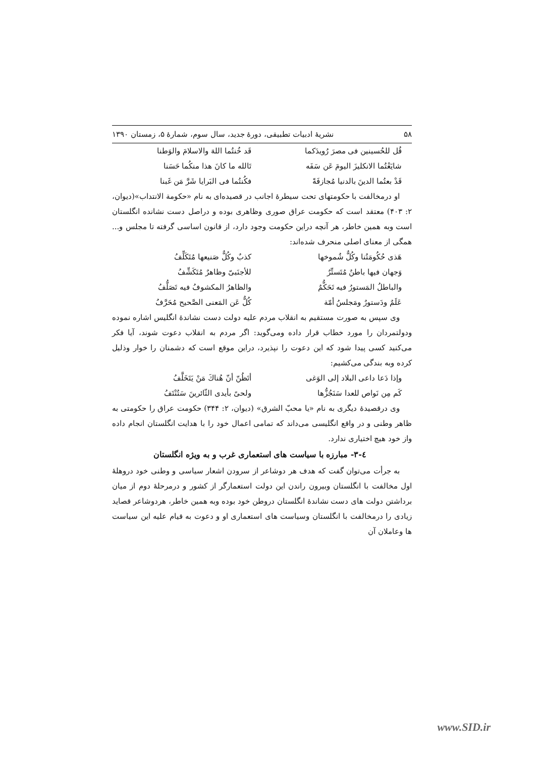۵۸ نشریهٔ ادبیات تطبیقی، دورهٔ جدید، سال سوم، شمارهٔ ۵، زمستان ۱۳۹۰
قُل للحُسينين فى مصرَ رُويدَكما قَد خُنتُما اللهَ والاسلامَ والوَطنا
شايَعْتُما الانكليزَ اليومَ عَن سَفَه تَالله ما كانَ هذا منكُما حَسَنا
قَدْ بعتُما الدينَ بالدنيا مُجازفَةً فكُنتُما فى البَرايا شَرَّ مَن غَبنا
او درمخالفت با حکومتهای تحت سیطرهٔ اجانب در قصیده‌ای به نام «حکومة الانتداب»(دیوان، ۲: ۴۰۳) معتقد است که حکومت عراق صوری وظاهری بوده و دراصل دست نشانده انگلستان است وبه همین خاطر، هر آنچه دراین حکومت وجود دارد، از قانون اساسی گرفته تا مجلس و... همگی از معنای اصلی منحرف شده‌اند:
هَذى حُكُومَتُنا وكُلٌّ شُموخها كذبٌ وكُلٌّ صَنيعها مُتَكَلِّفُ
وَجهان فيها باطنٌ مُتَستِّرٌ للأجنَبىّ وظاهرٌ مُتَكَشِّفُ
والباطلُ المَستورُ فيه تَحَكُّمٌ والظاهرُ المكشوفُ فيه تَصَلُّفُ
عَلَمٌ ودَستورٌ ومَجلسُ أمّة كُلٌّ عَن المَعنى الصَّحيح مُحَرَّفُ
وی سپس به صورت مستقیم به انقلاب مردم علیه دولت دست نشاندهٔ انگلیس اشاره نموده ودولتمردان را مورد خطاب قرار داده ومی‌گوید: اگر مردم به انقلاب دعوت شوند، آیا فکر می‌کنید کسی پیدا شود که این دعوت را نپذیرد، دراین موقع است که دشمنان را خوار وذلیل کرده وبه بندگی می‌کشیم:
وإذا دَعا داعى البلاد إلى الوَغى أتَظُنّ أنّ هُناكَ مَنْ يَتَخَلَّفُ
كَم مِن نَواص للعدا سَنَجُزُّها ولحىً بأيدى الثّائرينَ سَتُنْتَفُ
وی درقصیدهٔ دیگری به نام «یا محبّ الشرق» (دیوان، ۲: ۳۴۴) حکومت عراق را حکومتی به ظاهر وطنی و در واقع انگلیسی می‌داند که تمامی اعمال خود را با هدایت انگلستان انجام داده واز خود هیچ اختیاری ندارد.
٤-٣- مبارزه با سیاست های استعماری غرب و به ویژه انگلستان
به جرأت می‌توان گفت که هدف هر دوشاعر از سرودن اشعار سیاسی و وطنی خود دروهلهٔ اول مخالفت با انگلستان وبیرون راندن این دولت استعمارگر از کشور و درمرحلهٔ دوم از میان برداشتن دولت های دست نشاندهٔ انگلستان دروطن خود بوده وبه همین خاطر، هردوشاعر قصاید زیادی را درمخالفت با انگلستان وسیاست های استعماری او و دعوت به قیام علیه این سیاست ها وعاملان آن
www.SID.ir